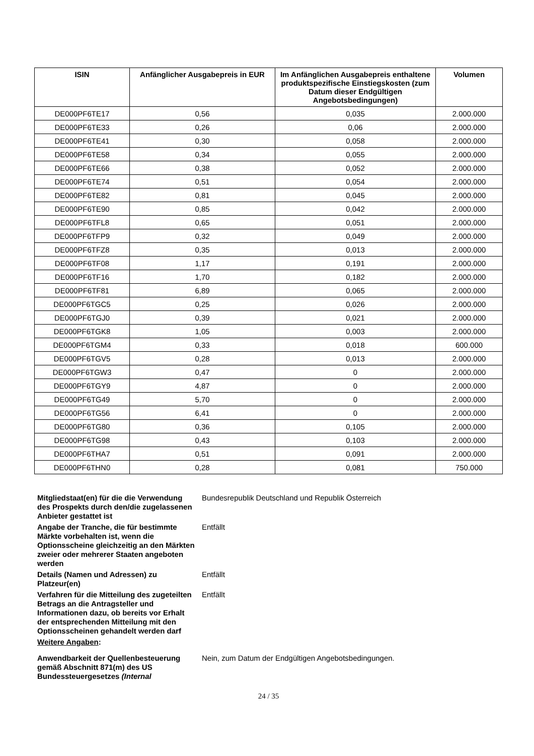| ISIN | Anfänglicher Ausgabepreis in EUR | Im Anfänglichen Ausgabepreis enthaltene produktspezifische Einstiegskosten (zum Datum dieser Endgültigen Angebotsbedingungen) | Volumen |
| --- | --- | --- | --- |
| DE000PF6TE17 | 0,56 | 0,035 | 2.000.000 |
| DE000PF6TE33 | 0,26 | 0,06 | 2.000.000 |
| DE000PF6TE41 | 0,30 | 0,058 | 2.000.000 |
| DE000PF6TE58 | 0,34 | 0,055 | 2.000.000 |
| DE000PF6TE66 | 0,38 | 0,052 | 2.000.000 |
| DE000PF6TE74 | 0,51 | 0,054 | 2.000.000 |
| DE000PF6TE82 | 0,81 | 0,045 | 2.000.000 |
| DE000PF6TE90 | 0,85 | 0,042 | 2.000.000 |
| DE000PF6TFL8 | 0,65 | 0,051 | 2.000.000 |
| DE000PF6TFP9 | 0,32 | 0,049 | 2.000.000 |
| DE000PF6TFZ8 | 0,35 | 0,013 | 2.000.000 |
| DE000PF6TF08 | 1,17 | 0,191 | 2.000.000 |
| DE000PF6TF16 | 1,70 | 0,182 | 2.000.000 |
| DE000PF6TF81 | 6,89 | 0,065 | 2.000.000 |
| DE000PF6TGC5 | 0,25 | 0,026 | 2.000.000 |
| DE000PF6TGJ0 | 0,39 | 0,021 | 2.000.000 |
| DE000PF6TGK8 | 1,05 | 0,003 | 2.000.000 |
| DE000PF6TGM4 | 0,33 | 0,018 | 600.000 |
| DE000PF6TGV5 | 0,28 | 0,013 | 2.000.000 |
| DE000PF6TGW3 | 0,47 | 0 | 2.000.000 |
| DE000PF6TGY9 | 4,87 | 0 | 2.000.000 |
| DE000PF6TG49 | 5,70 | 0 | 2.000.000 |
| DE000PF6TG56 | 6,41 | 0 | 2.000.000 |
| DE000PF6TG80 | 0,36 | 0,105 | 2.000.000 |
| DE000PF6TG98 | 0,43 | 0,103 | 2.000.000 |
| DE000PF6THA7 | 0,51 | 0,091 | 2.000.000 |
| DE000PF6THN0 | 0,28 | 0,081 | 750.000 |
| Mitgliedstaat(en) für die die Verwendung des Prospekts durch den/die zugelassenen Anbieter gestattet ist | Bundesrepublik Deutschland und Republik Österreich |
| Angabe der Tranche, die für bestimmte Märkte vorbehalten ist, wenn die Optionsscheine gleichzeitig an den Märkten zweier oder mehrerer Staaten angeboten werden | Entfällt |
| Details (Namen und Adressen) zu Platzeur(en) | Entfällt |
| Verfahren für die Mitteilung des zugeteilten Betrags an die Antragsteller und Informationen dazu, ob bereits vor Erhalt der entsprechenden Mitteilung mit den Optionsscheinen gehandelt werden darf | Entfällt |
| Weitere Angaben : | |
| Anwendbarkeit der Quellenbesteuerung gemäß Abschnitt 871(m) des US Bundessteuergesetzes (Internal | Nein, zum Datum der Endgültigen Angebotsbedingungen. |
24 / 35